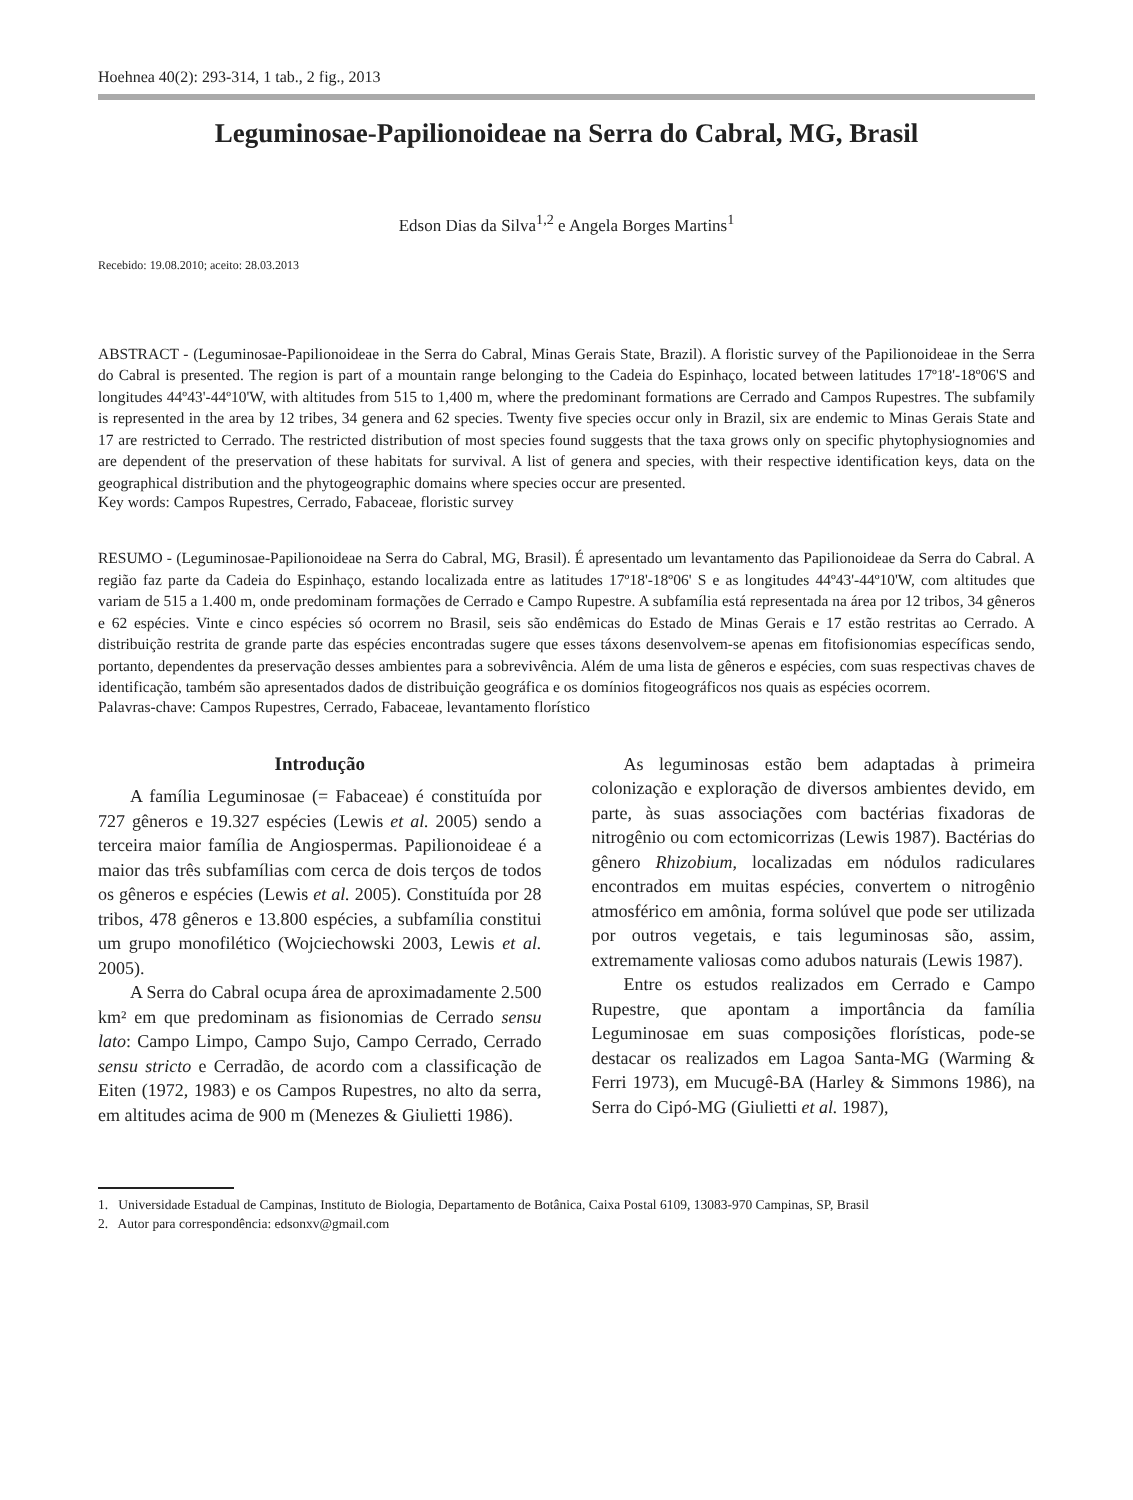Hoehnea 40(2): 293-314, 1 tab., 2 fig., 2013
Leguminosae-Papilionoideae na Serra do Cabral, MG, Brasil
Edson Dias da Silva<sup>1,2</sup> e Angela Borges Martins<sup>1</sup>
Recebido: 19.08.2010; aceito: 28.03.2013
ABSTRACT - (Leguminosae-Papilionoideae in the Serra do Cabral, Minas Gerais State, Brazil). A floristic survey of the Papilionoideae in the Serra do Cabral is presented. The region is part of a mountain range belonging to the Cadeia do Espinhaço, located between latitudes 17º18'-18º06'S and longitudes 44º43'-44º10'W, with altitudes from 515 to 1,400 m, where the predominant formations are Cerrado and Campos Rupestres. The subfamily is represented in the area by 12 tribes, 34 genera and 62 species. Twenty five species occur only in Brazil, six are endemic to Minas Gerais State and 17 are restricted to Cerrado. The restricted distribution of most species found suggests that the taxa grows only on specific phytophysiognomies and are dependent of the preservation of these habitats for survival. A list of genera and species, with their respective identification keys, data on the geographical distribution and the phytogeographic domains where species occur are presented.
Key words: Campos Rupestres, Cerrado, Fabaceae, floristic survey
RESUMO - (Leguminosae-Papilionoideae na Serra do Cabral, MG, Brasil). É apresentado um levantamento das Papilionoideae da Serra do Cabral. A região faz parte da Cadeia do Espinhaço, estando localizada entre as latitudes 17º18'-18º06' S e as longitudes 44º43'-44º10'W, com altitudes que variam de 515 a 1.400 m, onde predominam formações de Cerrado e Campo Rupestre. A subfamília está representada na área por 12 tribos, 34 gêneros e 62 espécies. Vinte e cinco espécies só ocorrem no Brasil, seis são endêmicas do Estado de Minas Gerais e 17 estão restritas ao Cerrado. A distribuição restrita de grande parte das espécies encontradas sugere que esses táxons desenvolvem-se apenas em fitofisionomias específicas sendo, portanto, dependentes da preservação desses ambientes para a sobrevivência. Além de uma lista de gêneros e espécies, com suas respectivas chaves de identificação, também são apresentados dados de distribuição geográfica e os domínios fitogeográficos nos quais as espécies ocorrem.
Palavras-chave: Campos Rupestres, Cerrado, Fabaceae, levantamento florístico
Introdução
A família Leguminosae (= Fabaceae) é constituída por 727 gêneros e 19.327 espécies (Lewis et al. 2005) sendo a terceira maior família de Angiospermas. Papilionoideae é a maior das três subfamílias com cerca de dois terços de todos os gêneros e espécies (Lewis et al. 2005). Constituída por 28 tribos, 478 gêneros e 13.800 espécies, a subfamília constitui um grupo monofilético (Wojciechowski 2003, Lewis et al. 2005).
A Serra do Cabral ocupa área de aproximadamente 2.500 km² em que predominam as fisionomias de Cerrado sensu lato: Campo Limpo, Campo Sujo, Campo Cerrado, Cerrado sensu stricto e Cerradão, de acordo com a classificação de Eiten (1972, 1983) e os Campos Rupestres, no alto da serra, em altitudes acima de 900 m (Menezes & Giulietti 1986).
As leguminosas estão bem adaptadas à primeira colonização e exploração de diversos ambientes devido, em parte, às suas associações com bactérias fixadoras de nitrogênio ou com ectomicorrizas (Lewis 1987). Bactérias do gênero Rhizobium, localizadas em nódulos radiculares encontrados em muitas espécies, convertem o nitrogênio atmosférico em amônia, forma solúvel que pode ser utilizada por outros vegetais, e tais leguminosas são, assim, extremamente valiosas como adubos naturais (Lewis 1987).
Entre os estudos realizados em Cerrado e Campo Rupestre, que apontam a importância da família Leguminosae em suas composições florísticas, pode-se destacar os realizados em Lagoa Santa-MG (Warming & Ferri 1973), em Mucugê-BA (Harley & Simmons 1986), na Serra do Cipó-MG (Giulietti et al. 1987),
1. Universidade Estadual de Campinas, Instituto de Biologia, Departamento de Botânica, Caixa Postal 6109, 13083-970 Campinas, SP, Brasil
2. Autor para correspondência: edsonxv@gmail.com